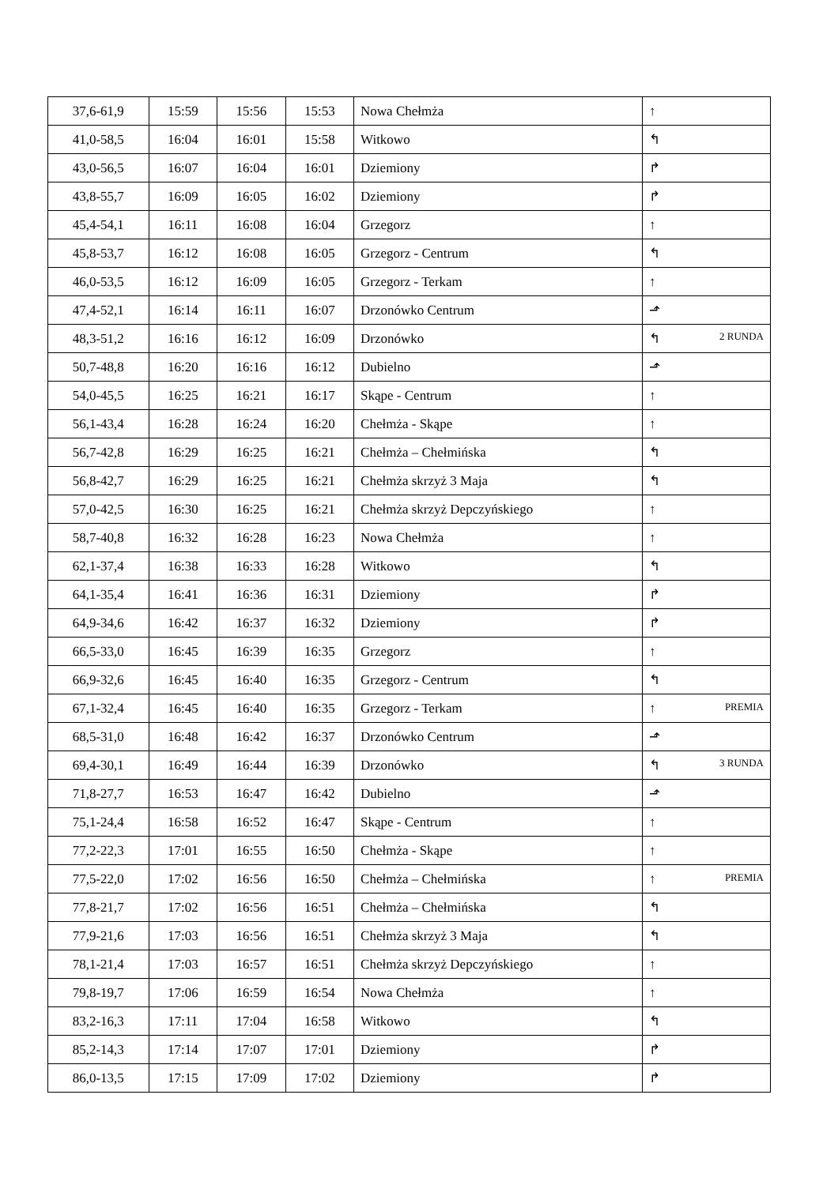| 37,6-61,9 | 15:59 | 15:56 | 15:53 | Nowa Chełmża | ↑ |
| 41,0-58,5 | 16:04 | 16:01 | 15:58 | Witkowo | ↰ |
| 43,0-56,5 | 16:07 | 16:04 | 16:01 | Dziemiony | ↱ |
| 43,8-55,7 | 16:09 | 16:05 | 16:02 | Dziemiony | ↱ |
| 45,4-54,1 | 16:11 | 16:08 | 16:04 | Grzegorz | ↑ |
| 45,8-53,7 | 16:12 | 16:08 | 16:05 | Grzegorz - Centrum | ↰ |
| 46,0-53,5 | 16:12 | 16:09 | 16:05 | Grzegorz - Terkam | ↑ |
| 47,4-52,1 | 16:14 | 16:11 | 16:07 | Drzonówko Centrum | ⬏ |
| 48,3-51,2 | 16:16 | 16:12 | 16:09 | Drzonówko | ↰ 2 RUNDA |
| 50,7-48,8 | 16:20 | 16:16 | 16:12 | Dubielno | ⬏ |
| 54,0-45,5 | 16:25 | 16:21 | 16:17 | Skąpe - Centrum | ↑ |
| 56,1-43,4 | 16:28 | 16:24 | 16:20 | Chełmża - Skąpe | ↑ |
| 56,7-42,8 | 16:29 | 16:25 | 16:21 | Chełmża – Chełmińska | ↰ |
| 56,8-42,7 | 16:29 | 16:25 | 16:21 | Chełmża skrzyż 3 Maja | ↰ |
| 57,0-42,5 | 16:30 | 16:25 | 16:21 | Chełmża skrzyż Depczyńskiego | ↑ |
| 58,7-40,8 | 16:32 | 16:28 | 16:23 | Nowa Chełmża | ↑ |
| 62,1-37,4 | 16:38 | 16:33 | 16:28 | Witkowo | ↰ |
| 64,1-35,4 | 16:41 | 16:36 | 16:31 | Dziemiony | ↱ |
| 64,9-34,6 | 16:42 | 16:37 | 16:32 | Dziemiony | ↱ |
| 66,5-33,0 | 16:45 | 16:39 | 16:35 | Grzegorz | ↑ |
| 66,9-32,6 | 16:45 | 16:40 | 16:35 | Grzegorz - Centrum | ↰ |
| 67,1-32,4 | 16:45 | 16:40 | 16:35 | Grzegorz - Terkam | ↑ PREMIA |
| 68,5-31,0 | 16:48 | 16:42 | 16:37 | Drzonówko Centrum | ⬏ |
| 69,4-30,1 | 16:49 | 16:44 | 16:39 | Drzonówko | ↰ 3 RUNDA |
| 71,8-27,7 | 16:53 | 16:47 | 16:42 | Dubielno | ⬏ |
| 75,1-24,4 | 16:58 | 16:52 | 16:47 | Skąpe - Centrum | ↑ |
| 77,2-22,3 | 17:01 | 16:55 | 16:50 | Chełmża - Skąpe | ↑ |
| 77,5-22,0 | 17:02 | 16:56 | 16:50 | Chełmża – Chełmińska | ↑ PREMIA |
| 77,8-21,7 | 17:02 | 16:56 | 16:51 | Chełmża – Chełmińska | ↰ |
| 77,9-21,6 | 17:03 | 16:56 | 16:51 | Chełmża skrzyż 3 Maja | ↰ |
| 78,1-21,4 | 17:03 | 16:57 | 16:51 | Chełmża skrzyż Depczyńskiego | ↑ |
| 79,8-19,7 | 17:06 | 16:59 | 16:54 | Nowa Chełmża | ↑ |
| 83,2-16,3 | 17:11 | 17:04 | 16:58 | Witkowo | ↰ |
| 85,2-14,3 | 17:14 | 17:07 | 17:01 | Dziemiony | ↱ |
| 86,0-13,5 | 17:15 | 17:09 | 17:02 | Dziemiony | ↱ |